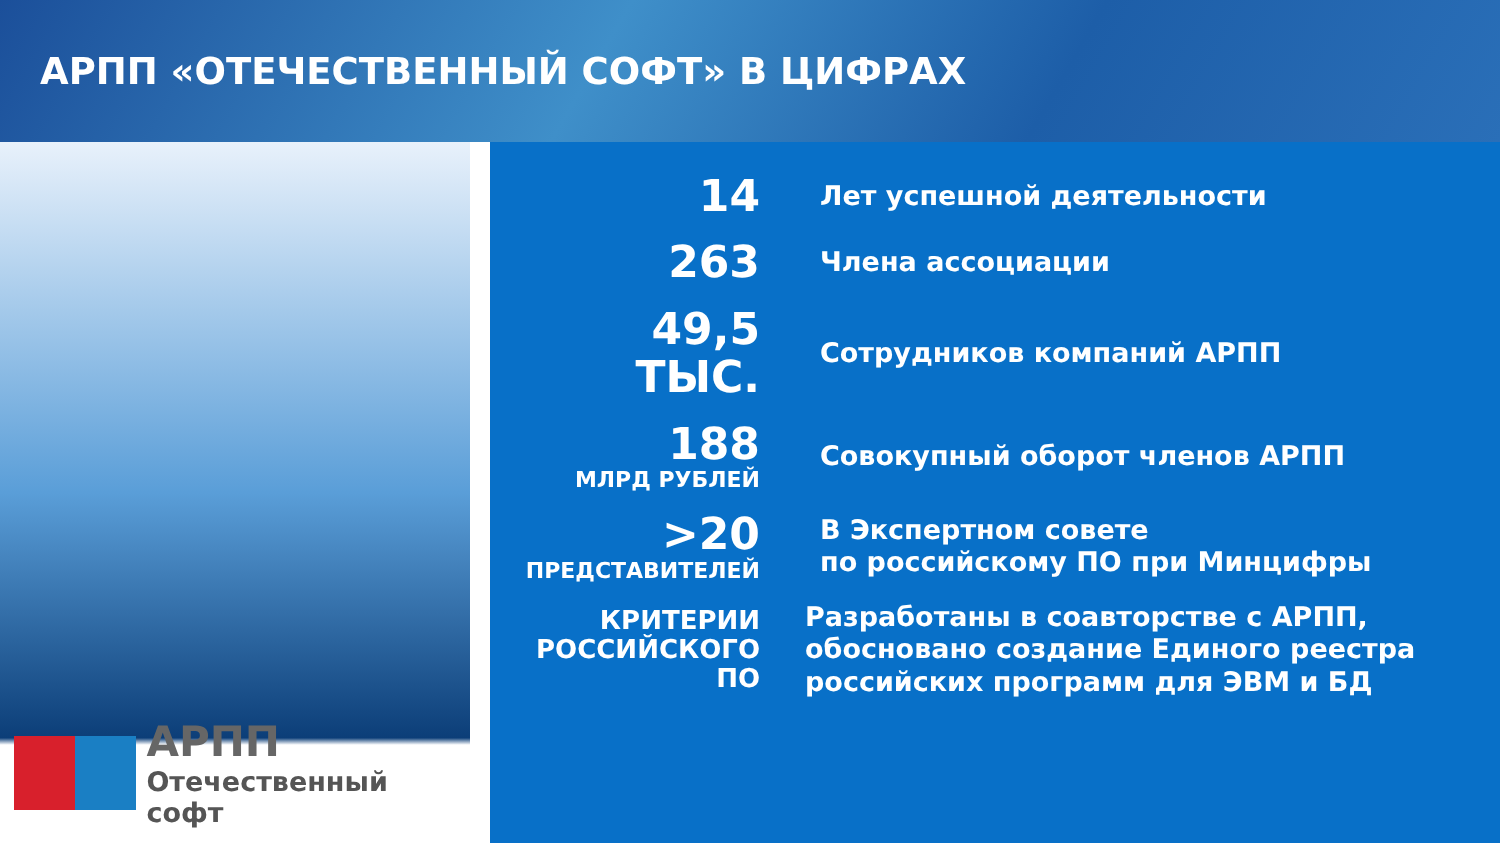АРПП «ОТЕЧЕСТВЕННЫЙ СОФТ» В ЦИФРАХ
АРПП
Отечественный софт
14
Лет успешной деятельности
263
Члена ассоциации
49,5
ТЫС.
Сотрудников компаний АРПП
188
МЛРД РУБЛЕЙ
Совокупный оборот членов АРПП
>20
ПРЕДСТАВИТЕЛЕЙ
В Экспертном совете
по российскому ПО при Минцифры
КРИТЕРИИ
РОССИЙСКОГО
ПО
Разработаны в соавторстве с АРПП,
обосновано создание Единого реестра
российских программ для ЭВМ и БД